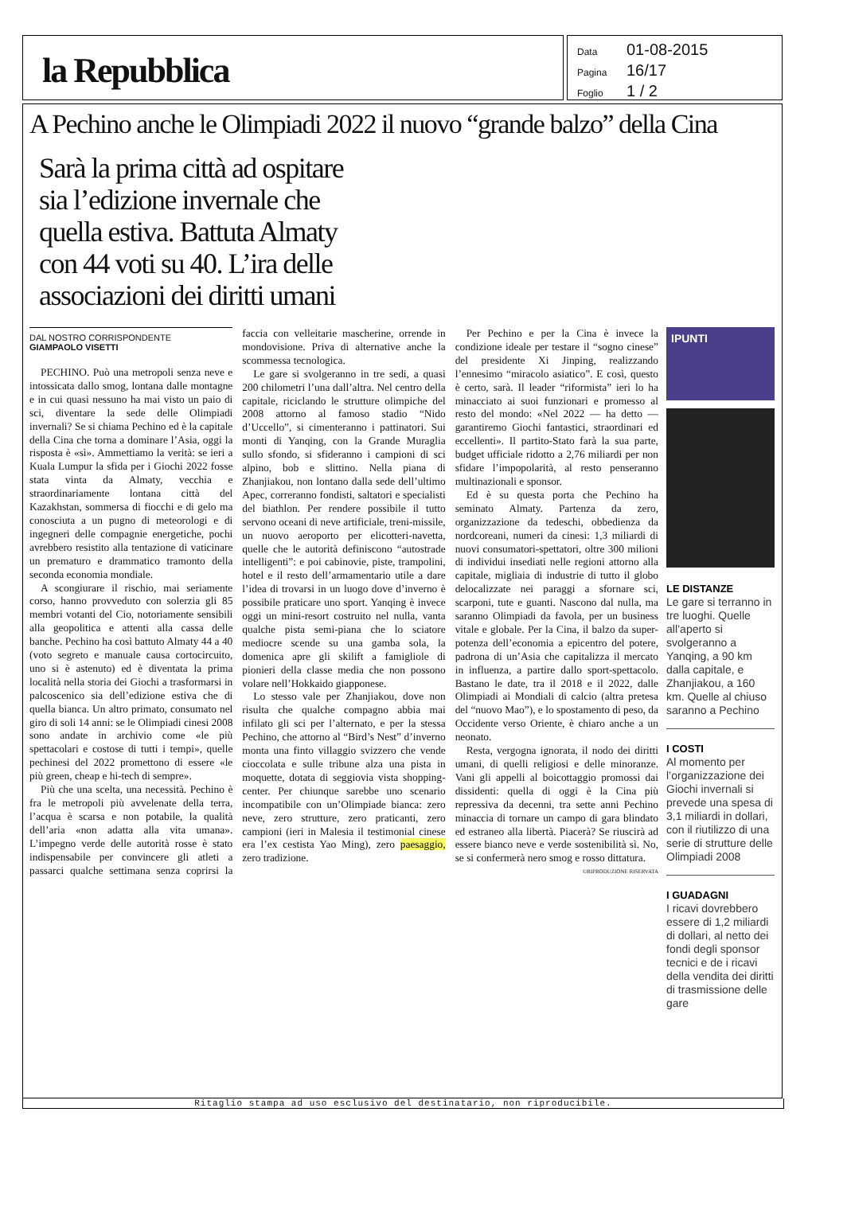la Repubblica
Data 01-08-2015
Pagina 16/17
Foglio 1 / 2
A Pechino anche le Olimpiadi 2022 il nuovo “grande balzo” della Cina
Sarà la prima città ad ospitare sia l’edizione invernale che quella estiva. Battuta Almaty con 44 voti su 40. L’ira delle associazioni dei diritti umani
DAL NOSTRO CORRISPONDENTE
GIAMPAOLO VISETTI
PECHINO. Può una metropoli senza neve e intossicata dallo smog, lontana dalle montagne e in cui quasi nessuno ha mai visto un paio di sci, diventare la sede delle Olimpiadi invernali? Se si chiama Pechino ed è la capitale della Cina che torna a dominare l’Asia, oggi la risposta è «sì». Ammettiamo la verità: se ieri a Kuala Lumpur la sfida per i Giochi 2022 fosse stata vinta da Almaty, vecchia e straordinariamente lontana città del Kazakhstan, sommersa di fiocchi e di gelo ma conosciuta a un pugno di meteorologi e di ingegneri delle compagnie energetiche, pochi avrebbero resistito alla tentazione di vaticinare un prematuro e drammatico tramonto della seconda economia mondiale.
A scongiurare il rischio, mai seriamente corso, hanno provveduto con solerzia gli 85 membri votanti del Cio, notoriamente sensibili alla geopolitica e attenti alla cassa delle banche. Pechino ha così battuto Almaty 44 a 40 (voto segreto e manuale causa cortocircuito, uno si è astenuto) ed è diventata la prima località nella storia dei Giochi a trasformarsi in palcoscenico sia dell’edizione estiva che di quella bianca. Un altro primato, consumato nel giro di soli 14 anni: se le Olimpiadi cinesi 2008 sono andate in archivio come «le più spettacolari e costose di tutti i tempi», quelle pechinesi del 2022 promettono di essere «le più green, cheap e hi-tech di sempre».
Più che una scelta, una necessità. Pechino è fra le metropoli più avvelenate della terra, l’acqua è scarsa e non potabile, la qualità dell’aria «non adatta alla vita umana». L’impegno verde delle autorità rosse è stato indispensabile per convincere gli atleti a passarci qualche settimana senza coprirsi la faccia con velleitarie mascherine, orrende in mondovisione. Priva di alternative anche la scommessa tecnologica.
Le gare si svolgeranno in tre sedi, a quasi 200 chilometri l’una dall’altra. Nel centro della capitale, riciclando le strutture olimpiche del 2008 attorno al famoso stadio “Nido d’Uccello”, si cimenteranno i pattinatori. Sui monti di Yanqing, con la Grande Muraglia sullo sfondo, si sfideranno i campioni di sci alpino, bob e slittino. Nella piana di Zhanjiakou, non lontano dalla sede dell’ultimo Apec, correranno fondisti, saltatori e specialisti del biathlon. Per rendere possibile il tutto servono oceani di neve artificiale, treni-missile, un nuovo aeroporto per elicotteri-navetta, quelle che le autorità definiscono “autostrade intelligenti”: e poi cabinovie, piste, trampolini, hotel e il resto dell’armamentario utile a dare l’idea di trovarsi in un luogo dove d’inverno è possibile praticare uno sport. Yanqing è invece oggi un mini-resort costruito nel nulla, vanta qualche pista semi-piana che lo sciatore mediocre scende su una gamba sola, la domenica apre gli skilift a famigliole di pionieri della classe media che non possono volare nell’Hokkaido giapponese.
Lo stesso vale per Zhanjiakou, dove non risulta che qualche compagno abbia mai infilato gli sci per l’alternato, e per la stessa Pechino, che attorno al “Bird’s Nest” d’inverno monta una finto villaggio svizzero che vende cioccolata e sulle tribune alza una pista in moquette, dotata di seggiovia vista shopping-center. Per chiunque sarebbe uno scenario incompatibile con un’Olimpiade bianca: zero neve, zero strutture, zero praticanti, zero campioni (ieri in Malesia il testimonial cinese era l’ex cestista Yao Ming), zero paesaggio, zero tradizione.
Per Pechino e per la Cina è invece la condizione ideale per testare il “sogno cinese” del presidente Xi Jinping, realizzando l’ennesimo “miracolo asiatico”. E così, questo è certo, sarà. Il leader “riformista” ieri lo ha minacciato ai suoi funzionari e promesso al resto del mondo: «Nel 2022 — ha detto — garantiremo Giochi fantastici, straordinari ed eccellenti». Il partito-Stato farà la sua parte, budget ufficiale ridotto a 2,76 miliardi per non sfidare l’impopolarità, al resto penseranno multinazionali e sponsor.
Ed è su questa porta che Pechino ha seminato Almaty. Partenza da zero, organizzazione da tedeschi, obbedienza da nordcoreani, numeri da cinesi: 1,3 miliardi di nuovi consumatori-spettatori, oltre 300 milioni di individui insediati nelle regioni attorno alla capitale, migliaia di industrie di tutto il globo delocalizzate nei paraggi a sfornare sci, scarponi, tute e guanti. Nascono dal nulla, ma saranno Olimpiadi da favola, per un business vitale e globale. Per la Cina, il balzo da super-potenza dell’economia a epicentro del potere, padrona di un’Asia che capitalizza il mercato in influenza, a partire dallo sport-spettacolo. Bastano le date, tra il 2018 e il 2022, dalle Olimpiadi ai Mondiali di calcio (altra pretesa del “nuovo Mao”), e lo spostamento di peso, da Occidente verso Oriente, è chiaro anche a un neonato.
Resta, vergogna ignorata, il nodo dei diritti umani, di quelli religiosi e delle minoranze. Vani gli appelli al boicottaggio promossi dai dissidenti: quella di oggi è la Cina più repressiva da decenni, tra sette anni Pechino minaccia di tornare un campo di gara blindato ed estraneo alla libertà. Piacerà? Se riuscirà ad essere bianco neve e verde sostenibilità sì. No, se si confermerà nero smog e rosso dittatura.
©RIPRODUZIONE RISERVATA
IPUNTI
LE DISTANZE
Le gare si terranno in tre luoghi. Quelle all’aperto si svolgeranno a Yanqing, a 90 km dalla capitale, e Zhanjiakou, a 160 km. Quelle al chiuso saranno a Pechino
I COSTI
Al momento per l’organizzazione dei Giochi invernali si prevede una spesa di 3,1 miliardi in dollari, con il riutilizzo di una serie di strutture delle Olimpiadi 2008
I GUADAGNI
I ricavi dovrebbero essere di 1,2 miliardi di dollari, al netto dei fondi degli sponsor tecnici e de i ricavi della vendita dei diritti di trasmissione delle gare
Ritaglio stampa ad uso esclusivo del destinatario, non riproducibile.